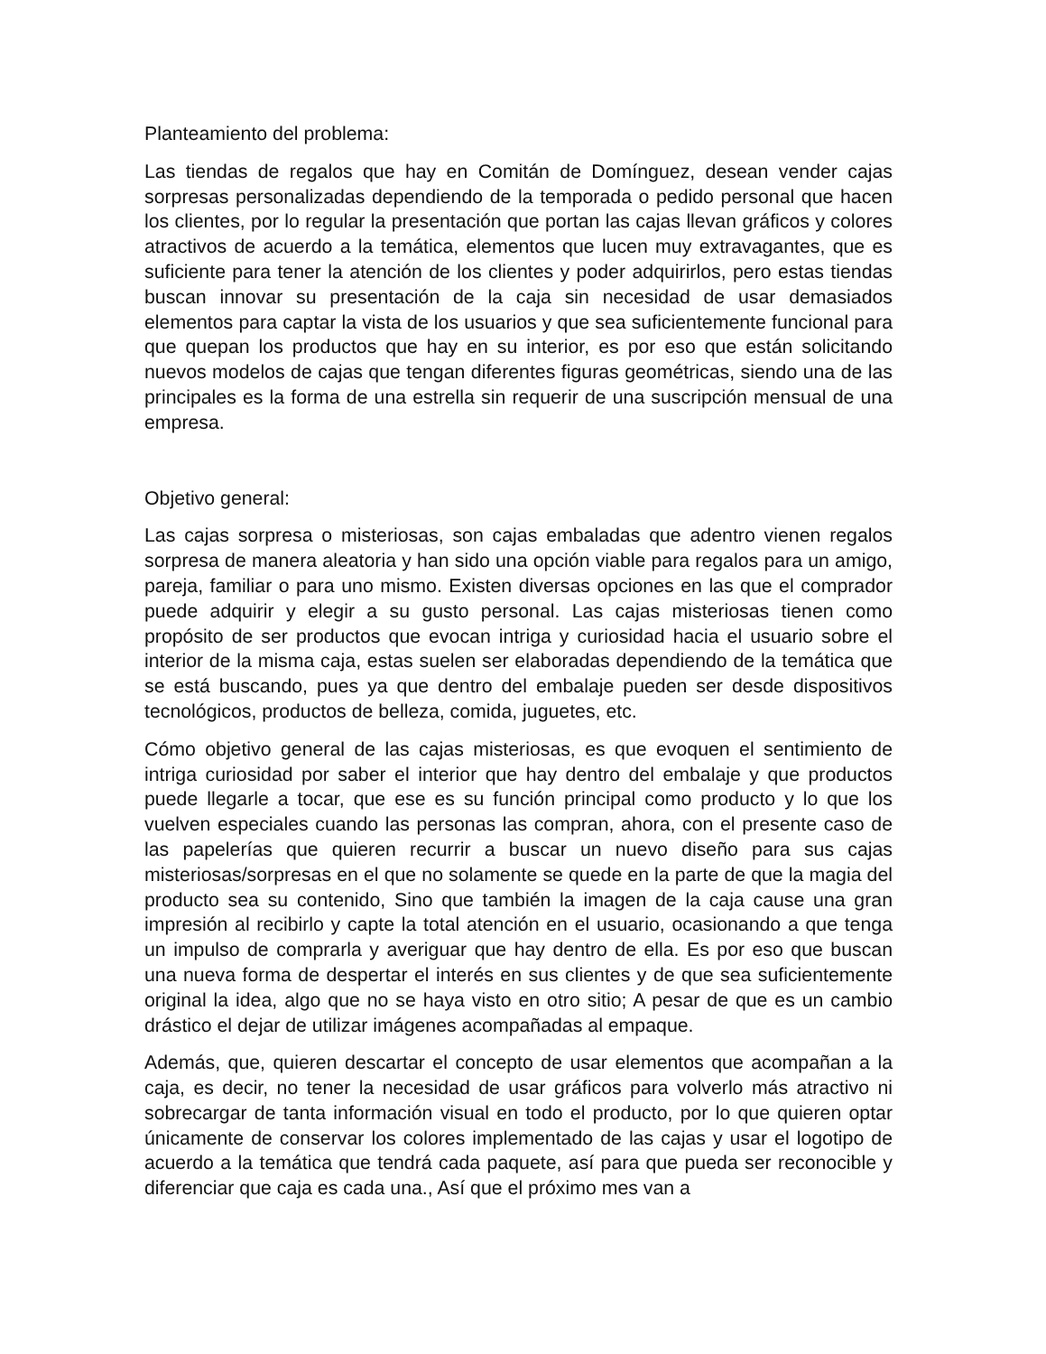Planteamiento del problema:
Las tiendas de regalos que hay en Comitán de Domínguez, desean vender cajas sorpresas personalizadas dependiendo de la temporada o pedido personal que hacen los clientes, por lo regular la presentación que portan las cajas llevan gráficos y colores atractivos de acuerdo a la temática, elementos que lucen muy extravagantes, que es suficiente para tener la atención de los clientes y poder adquirirlos, pero estas tiendas buscan innovar su presentación de la caja sin necesidad de usar demasiados elementos para captar la vista de los usuarios y que sea suficientemente funcional para que quepan los productos que hay en su interior, es por eso que están solicitando nuevos modelos de cajas que tengan diferentes figuras geométricas, siendo una de las principales es la forma de una estrella sin requerir de una suscripción mensual de una empresa.
Objetivo general:
Las cajas sorpresa o misteriosas, son cajas embaladas que adentro vienen regalos sorpresa de manera aleatoria y han sido una opción viable para regalos para un amigo, pareja, familiar o para uno mismo. Existen diversas opciones en las que el comprador puede adquirir y elegir a su gusto personal. Las cajas misteriosas tienen como propósito de ser productos que evocan intriga y curiosidad hacia el usuario sobre el interior de la misma caja, estas suelen ser elaboradas dependiendo de la temática que se está buscando, pues ya que dentro del embalaje pueden ser desde dispositivos tecnológicos, productos de belleza, comida, juguetes, etc.
Cómo objetivo general de las cajas misteriosas, es que evoquen el sentimiento de intriga curiosidad por saber el interior que hay dentro del embalaje y que productos puede llegarle a tocar, que ese es su función principal como producto y lo que los vuelven especiales cuando las personas las compran, ahora, con el presente caso de las papelerías que quieren recurrir a buscar un nuevo diseño para sus cajas misteriosas/sorpresas en el que no solamente se quede en la parte de que la magia del producto sea su contenido, Sino que también la imagen de la caja cause una gran impresión al recibirlo y capte la total atención en el usuario, ocasionando a que tenga un impulso de comprarla y averiguar que hay dentro de ella. Es por eso que buscan una nueva forma de despertar el interés en sus clientes y de que sea suficientemente original la idea, algo que no se haya visto en otro sitio; A pesar de que es un cambio drástico el dejar de utilizar imágenes acompañadas al empaque.
Además, que, quieren descartar el concepto de usar elementos que acompañan a la caja, es decir, no tener la necesidad de usar gráficos para volverlo más atractivo ni sobrecargar de tanta información visual en todo el producto, por lo que quieren optar únicamente de conservar los colores implementado de las cajas y usar el logotipo de acuerdo a la temática que tendrá cada paquete, así para que pueda ser reconocible y diferenciar que caja es cada una., Así que el próximo mes van a